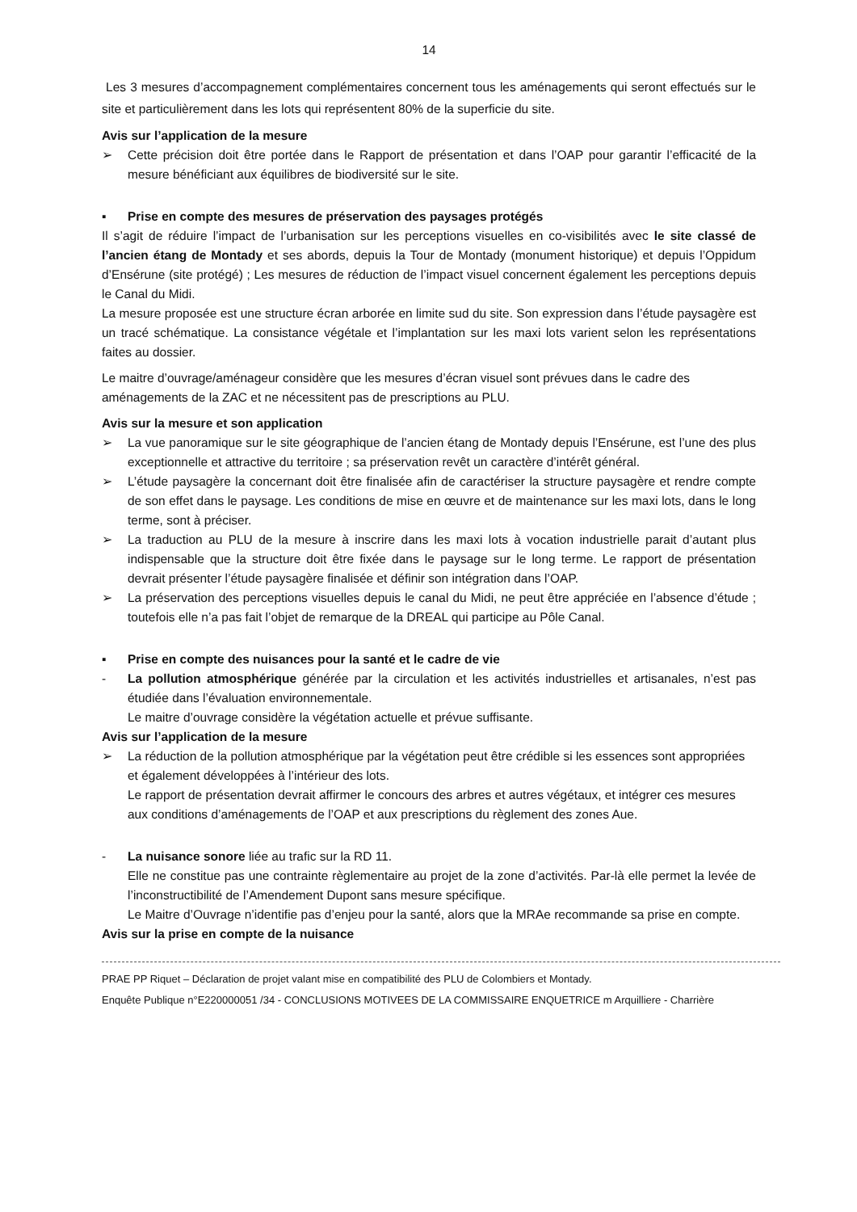14
Les 3 mesures d’accompagnement complémentaires concernent tous les aménagements qui seront effectués sur le site et particulièrement dans les lots qui représentent 80% de la superficie du site.
Avis sur l’application de la mesure
➢ Cette précision doit être portée dans le Rapport de présentation et dans l’OAP pour garantir l’efficacité de la mesure bénéficiant aux équilibres de biodiversité sur le site.
▪ Prise en compte des mesures de préservation des paysages protégés
Il s’agit de réduire l’impact de l’urbanisation sur les perceptions visuelles en co-visibilités avec le site classé de l’ancien étang de Montady et ses abords, depuis la Tour de Montady (monument historique) et depuis l’Oppidum d’Ensérune (site protégé) ; Les mesures de réduction de l’impact visuel concernent également les perceptions depuis le Canal du Midi.
La mesure proposée est une structure écran arborée en limite sud du site. Son expression dans l’étude paysagère est un tracé schématique. La consistance végétale et l’implantation sur les maxi lots varient selon les représentations faites au dossier.
Le maitre d’ouvrage/aménageur considère que les mesures d’écran visuel sont prévues dans le cadre des aménagements de la ZAC et ne nécessitent pas de prescriptions au PLU.
Avis sur la mesure et son application
➢ La vue panoramique sur le site géographique de l’ancien étang de Montady depuis l’Ensérune, est l’une des plus exceptionnelle et attractive du territoire ; sa préservation revêt un caractère d’intérêt général.
➢ L’étude paysagère la concernant doit être finalisée afin de caractériser la structure paysagère et rendre compte de son effet dans le paysage. Les conditions de mise en œuvre et de maintenance sur les maxi lots, dans le long terme, sont à préciser.
➢ La traduction au PLU de la mesure à inscrire dans les maxi lots à vocation industrielle parait d’autant plus indispensable que la structure doit être fixée dans le paysage sur le long terme. Le rapport de présentation devrait présenter l’étude paysagère finalisée et définir son intégration dans l’OAP.
➢ La préservation des perceptions visuelles depuis le canal du Midi, ne peut être appréciée en l’absence d’étude ; toutefois elle n’a pas fait l’objet de remarque de la DREAL qui participe au Pôle Canal.
▪ Prise en compte des nuisances pour la santé et le cadre de vie
- La pollution atmosphérique générée par la circulation et les activités industrielles et artisanales, n’est pas étudiée dans l’évaluation environnementale.
Le maitre d’ouvrage considère la végétation actuelle et prévue suffisante.
Avis sur l’application de la mesure
➢ La réduction de la pollution atmosphérique par la végétation peut être crédible si les essences sont appropriées et également développées à l’intérieur des lots.
Le rapport de présentation devrait affirmer le concours des arbres et autres végétaux, et intégrer ces mesures aux conditions d’aménagements de l’OAP et aux prescriptions du règlement des zones Aue.
- La nuisance sonore liée au trafic sur la RD 11.
Elle ne constitue pas une contrainte règlementaire au projet de la zone d’activités. Par-là elle permet la levée de l’inconstructibilité de l’Amendement Dupont sans mesure spécifique.
Le Maitre d’Ouvrage n’identifie pas d’enjeu pour la santé, alors que la MRAe recommande sa prise en compte.
Avis sur la prise en compte de la nuisance
PRAE PP Riquet – Déclaration de projet valant mise en compatibilité des PLU de Colombiers et Montady.
Enquête Publique n°E220000051 /34 - CONCLUSIONS MOTIVEES DE LA COMMISSAIRE ENQUETRICE m Arquilliere - Charrière